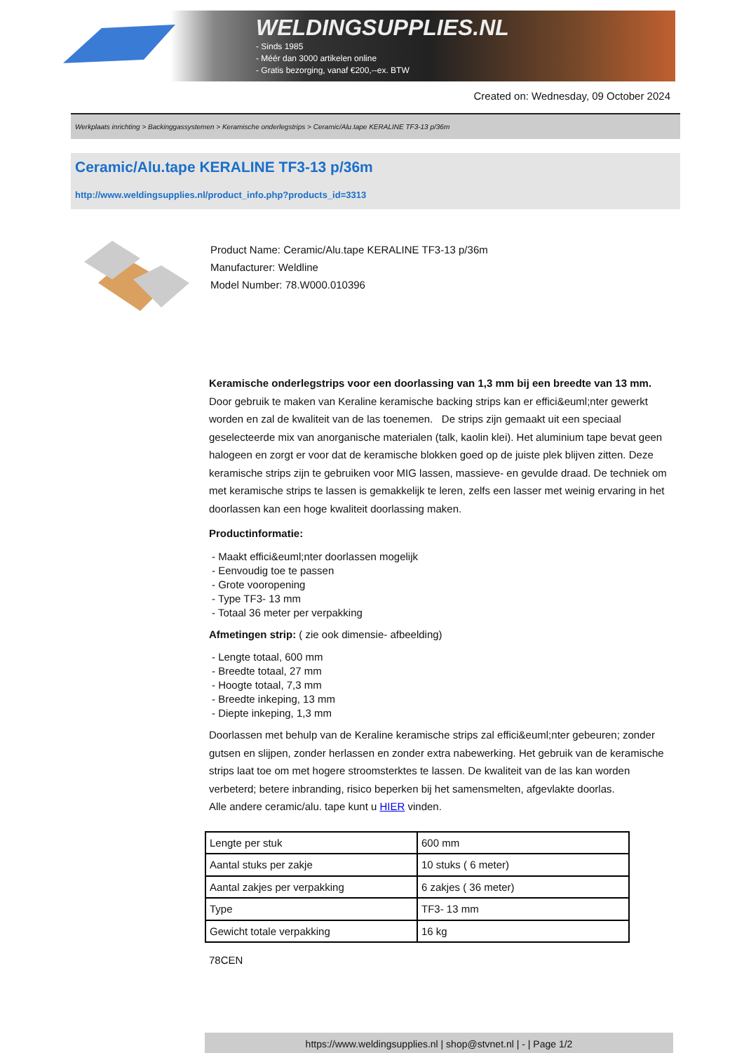WELDINGSUPPLIES.NL
- Sinds 1985
- Méér dan 3000 artikelen online
- Gratis bezorging, vanaf €200,--ex. BTW
Created on: Wednesday, 09 October 2024
Werkplaats inrichting > Backinggassystemen > Keramische onderlegstrips > Ceramic/Alu.tape KERALINE TF3-13 p/36m
Ceramic/Alu.tape KERALINE TF3-13 p/36m
http://www.weldingsupplies.nl/product_info.php?products_id=3313
Product Name: Ceramic/Alu.tape KERALINE TF3-13 p/36m
Manufacturer: Weldline
Model Number: 78.W000.010396
Keramische onderlegstrips voor een doorlassing van 1,3 mm bij een breedte van 13 mm. Door gebruik te maken van Keraline keramische backing strips kan er effici&euml;nter gewerkt worden en zal de kwaliteit van de las toenemen. De strips zijn gemaakt uit een speciaal geselecteerde mix van anorganische materialen (talk, kaolin klei). Het aluminium tape bevat geen halogeen en zorgt er voor dat de keramische blokken goed op de juiste plek blijven zitten. Deze keramische strips zijn te gebruiken voor MIG lassen, massieve- en gevulde draad. De techniek om met keramische strips te lassen is gemakkelijk te leren, zelfs een lasser met weinig ervaring in het doorlassen kan een hoge kwaliteit doorlassing maken.
Productinformatie:
- Maakt effici&euml;nter doorlassen mogelijk
- Eenvoudig toe te passen
- Grote vooropening
- Type TF3- 13 mm
- Totaal 36 meter per verpakking
Afmetingen strip: ( zie ook dimensie- afbeelding)
- Lengte totaal, 600 mm
- Breedte totaal, 27 mm
- Hoogte totaal, 7,3 mm
- Breedte inkeping, 13 mm
- Diepte inkeping, 1,3 mm
Doorlassen met behulp van de Keraline keramische strips zal effici&euml;nter gebeuren; zonder gutsen en slijpen, zonder herlassen en zonder extra nabewerking. Het gebruik van de keramische strips laat toe om met hogere stroomsterktes te lassen. De kwaliteit van de las kan worden verbeterd; betere inbranding, risico beperken bij het samensmelten, afgevlakte doorlas.
Alle andere ceramic/alu. tape kunt u HIER vinden.
| Lengte per stuk | 600 mm |
| Aantal stuks per zakje | 10 stuks ( 6 meter) |
| Aantal zakjes per verpakking | 6 zakjes ( 36 meter) |
| Type | TF3- 13 mm |
| Gewicht totale verpakking | 16 kg |
78CEN
https://www.weldingsupplies.nl | shop@stvnet.nl | - | Page 1/2